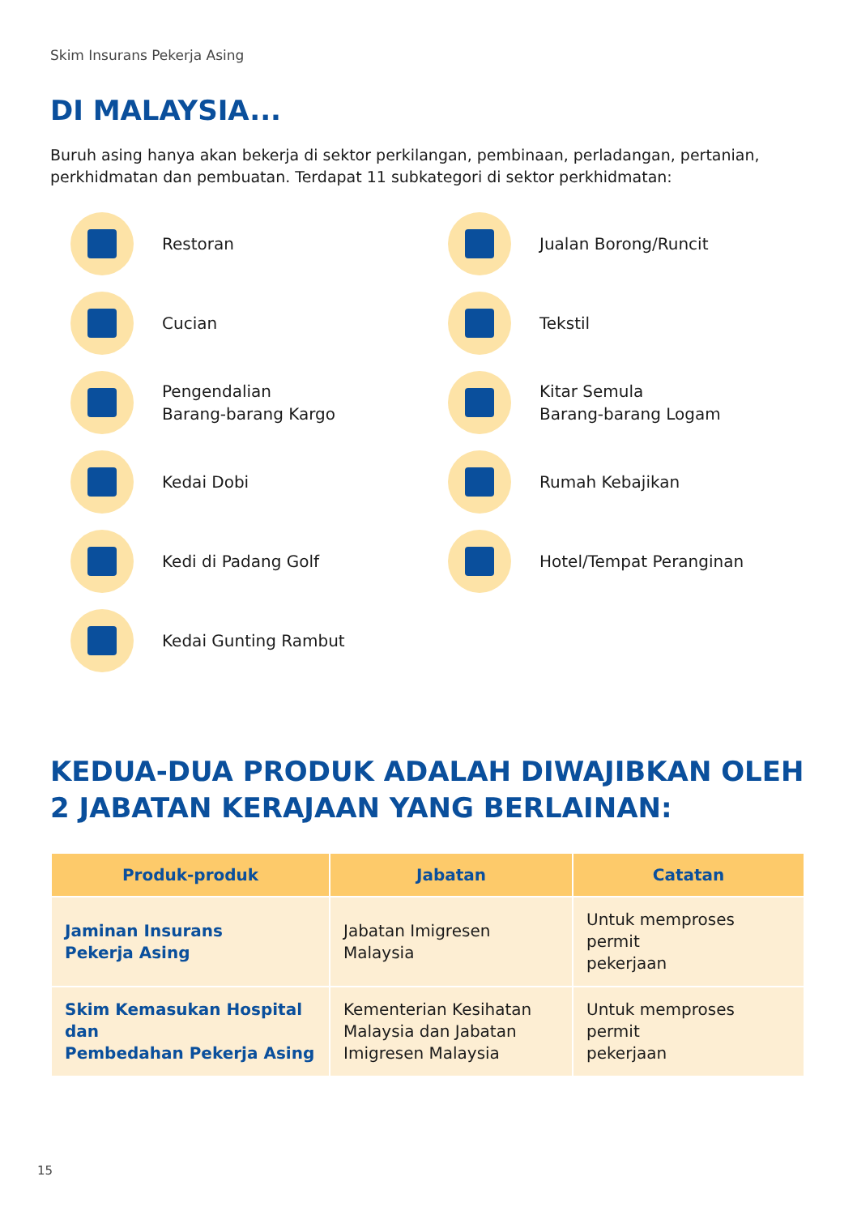Skim Insurans Pekerja Asing
DI MALAYSIA...
Buruh asing hanya akan bekerja di sektor perkilangan, pembinaan, perladangan, pertanian, perkhidmatan dan pembuatan. Terdapat 11 subkategori di sektor perkhidmatan:
Restoran
Jualan Borong/Runcit
Cucian
Tekstil
Pengendalian
Barang-barang Kargo
Kitar Semula
Barang-barang Logam
Kedai Dobi
Rumah Kebajikan
Kedi di Padang Golf
Hotel/Tempat Peranginan
Kedai Gunting Rambut
KEDUA-DUA PRODUK ADALAH DIWAJIBKAN OLEH
2 JABATAN KERAJAAN YANG BERLAINAN:
| Produk-produk | Jabatan | Catatan |
| --- | --- | --- |
| Jaminan Insurans Pekerja Asing | Jabatan Imigresen Malaysia | Untuk memproses permit pekerjaan |
| Skim Kemasukan Hospital dan Pembedahan Pekerja Asing | Kementerian Kesihatan Malaysia dan Jabatan Imigresen Malaysia | Untuk memproses permit pekerjaan |
15